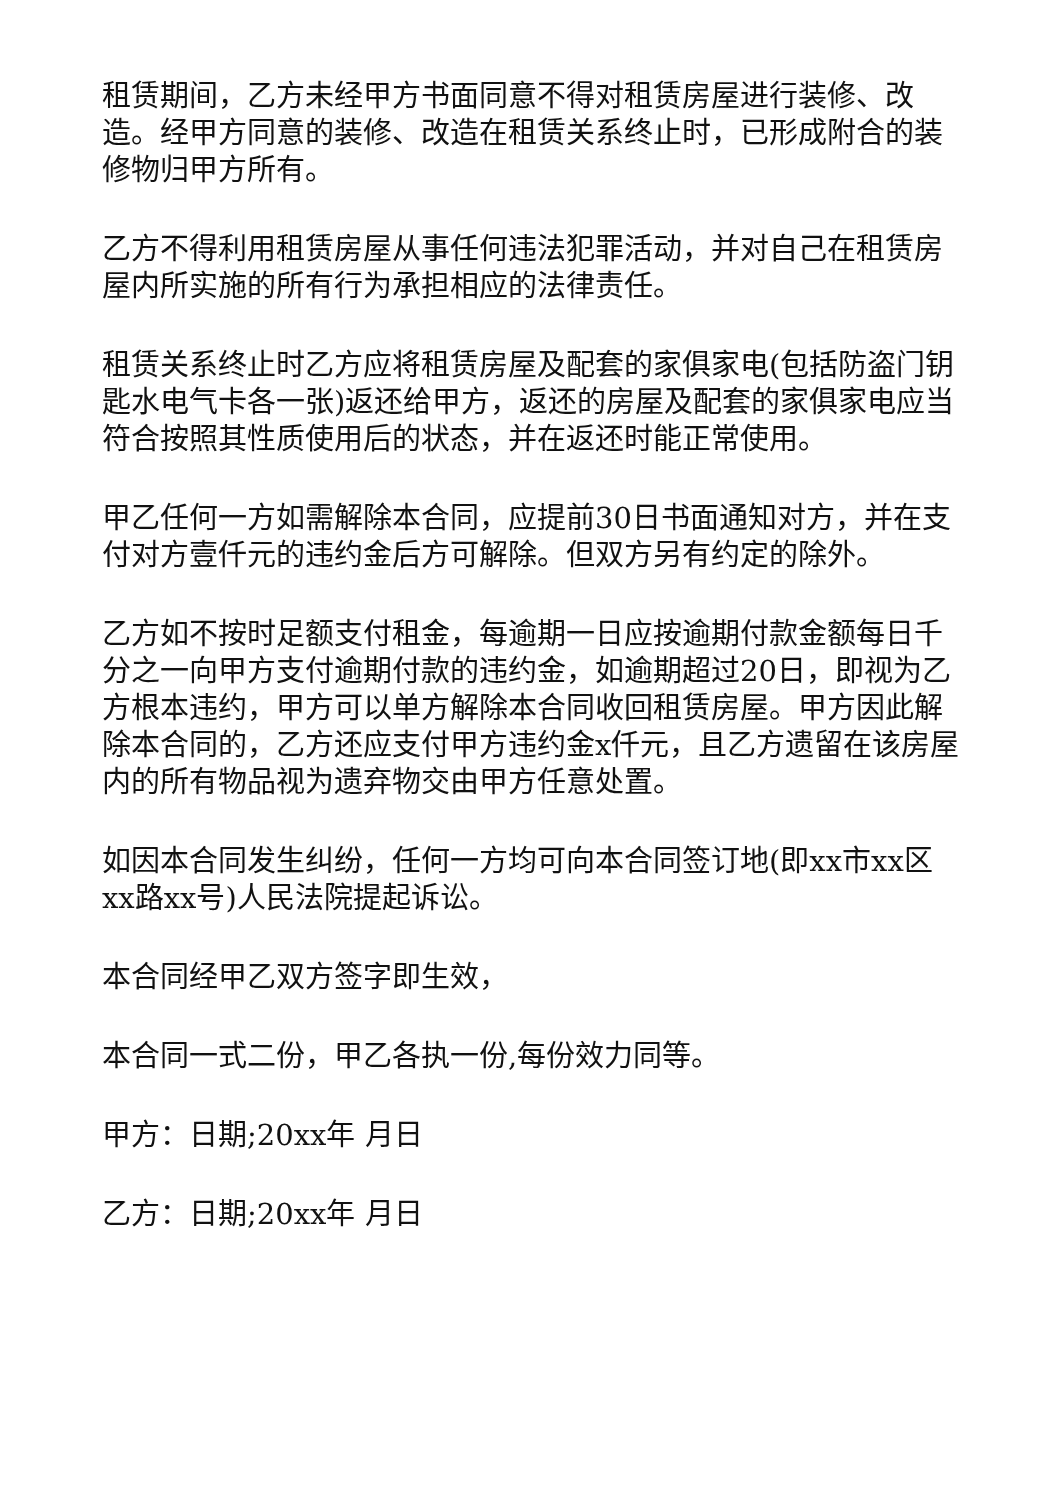租赁期间，乙方未经甲方书面同意不得对租赁房屋进行装修、改造。经甲方同意的装修、改造在租赁关系终止时，已形成附合的装修物归甲方所有。
乙方不得利用租赁房屋从事任何违法犯罪活动，并对自己在租赁房屋内所实施的所有行为承担相应的法律责任。
租赁关系终止时乙方应将租赁房屋及配套的家俱家电(包括防盗门钥匙水电气卡各一张)返还给甲方，返还的房屋及配套的家俱家电应当符合按照其性质使用后的状态，并在返还时能正常使用。
甲乙任何一方如需解除本合同，应提前30日书面通知对方，并在支付对方壹仟元的违约金后方可解除。但双方另有约定的除外。
乙方如不按时足额支付租金，每逾期一日应按逾期付款金额每日千分之一向甲方支付逾期付款的违约金，如逾期超过20日，即视为乙方根本违约，甲方可以单方解除本合同收回租赁房屋。甲方因此解除本合同的，乙方还应支付甲方违约金x仟元，且乙方遗留在该房屋内的所有物品视为遗弃物交由甲方任意处置。
如因本合同发生纠纷，任何一方均可向本合同签订地(即xx市xx区xx路xx号)人民法院提起诉讼。
本合同经甲乙双方签字即生效，
本合同一式二份，甲乙各执一份,每份效力同等。
甲方：日期;20xx年 月日
乙方：日期;20xx年 月日